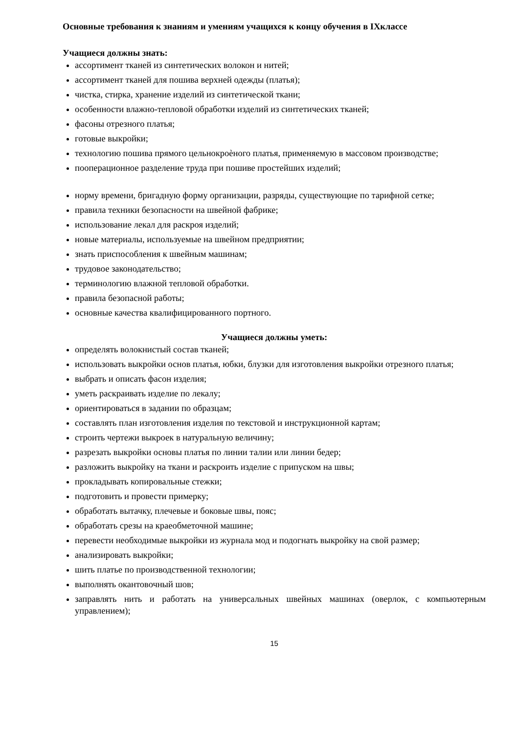Основные требования к знаниям и умениям учащихся к концу обучения в IXклассе
Учащиеся должны знать:
ассортимент тканей из синтетических волокон и нитей;
ассортимент тканей для пошива верхней одежды (платья);
чистка, стирка, хранение изделий из синтетической ткани;
особенности влажно-тепловой обработки изделий из синтетических тканей;
фасоны отрезного платья;
готовые выкройки;
технологию пошива прямого цельнокроѐного платья, применяемую в массовом производстве;
пооперационное разделение труда при пошиве простейших изделий;
норму времени, бригадную форму организации, разряды, существующие по тарифной сетке;
правила техники безопасности на швейной фабрике;
использование лекал для раскроя изделий;
новые материалы, используемые на швейном предприятии;
знать приспособления к швейным машинам;
трудовое законодательство;
терминологию влажной тепловой обработки.
правила безопасной работы;
основные качества квалифицированного портного.
Учащиеся должны уметь:
определять волокнистый состав тканей;
использовать выкройки основ платья, юбки, блузки для изготовления выкройки отрезного платья;
выбрать и описать фасон изделия;
уметь раскраивать изделие по лекалу;
ориентироваться в задании по образцам;
составлять план изготовления изделия по текстовой и инструкционной картам;
строить чертежи выкроек в натуральную величину;
разрезать выкройки основы платья по линии талии или линии бедер;
разложить выкройку на ткани и раскроить изделие с припуском на швы;
прокладывать копировальные стежки;
подготовить и провести примерку;
обработать вытачку, плечевые и боковые швы, пояс;
обработать срезы на краеобметочной машине;
перевести необходимые выкройки из журнала мод и подогнать выкройку на свой размер;
анализировать выкройки;
шить платье по производственной технологии;
выполнять окантовочный шов;
заправлять нить и работать на универсальных швейных машинах (оверлок, с компьютерным управлением);
15